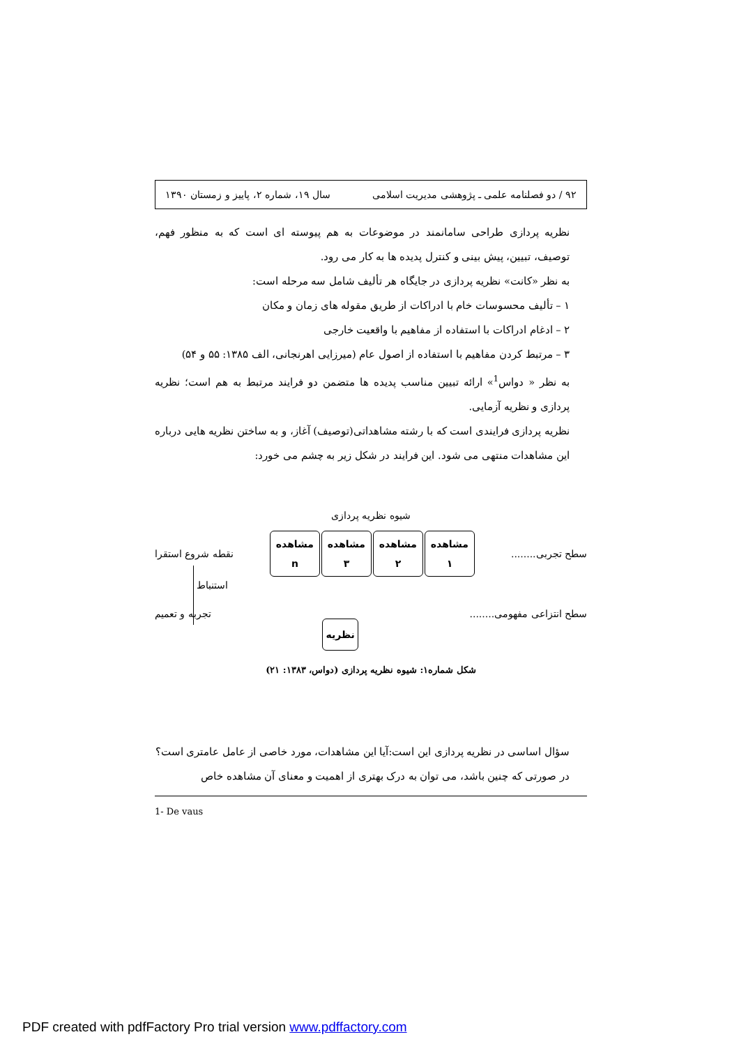۹۲ / دو فصلنامه علمی ـ پژوهشی مدیریت اسلامی سال ۱۹، شماره ۲، پاییز و زمستان ۱۳۹۰
نظریه پردازی طراحی سامانمند در موضوعات به هم پیوسته ای است که به منظور فهم، توصیف، تبیین، پیش بینی و کنترل پدیده ها به کار می رود.
به نظر «کانت» نظریه پردازی در جایگاه هر تألیف شامل سه مرحله است:
۱ – تألیف محسوسات خام با ادراکات از طریق مقوله های زمان و مکان
۲ – ادغام ادراکات با استفاده از مفاهیم با واقعیت خارجی
۳ – مرتبط کردن مفاهیم با استفاده از اصول عام (میرزایی اهرنجانی، الف ۱۳۸۵: ۵۵ و ۵۴)
به نظر « دواس<sup>1</sup>» ارائه تبیین مناسب پدیده ها متضمن دو فرایند مرتبط به هم است؛ نظریه پردازی و نظریه آزمایی.
نظریه پردازی فرایندی است که با رشته مشاهداتی(توصیف) آغاز، و به ساختن نظریه هایی درباره این مشاهدات منتهی می شود. این فرایند در شکل زیر به چشم می خورد:
شیوه نظریه پردازی
سطح تجربی........
مشاهده
۱
مشاهده
۲
مشاهده
۳
مشاهده
n
نقطه شروع استقرا
استنباط
سطح انتزاعی مفهومی........
نظریه
تجربه و تعمیم
شکل شماره۱: شیوه نظریه پردازی (دواس، ۱۳۸۳: ۲۱)
سؤال اساسی در نظریه پردازی این است:آیا این مشاهدات، مورد خاصی از عامل عامتری است؟
در صورتی که چنین باشد، می توان به درک بهتری از اهمیت و معنای آن مشاهده خاص
1- De vaus
PDF created with pdfFactory Pro trial version www.pdffactory.com